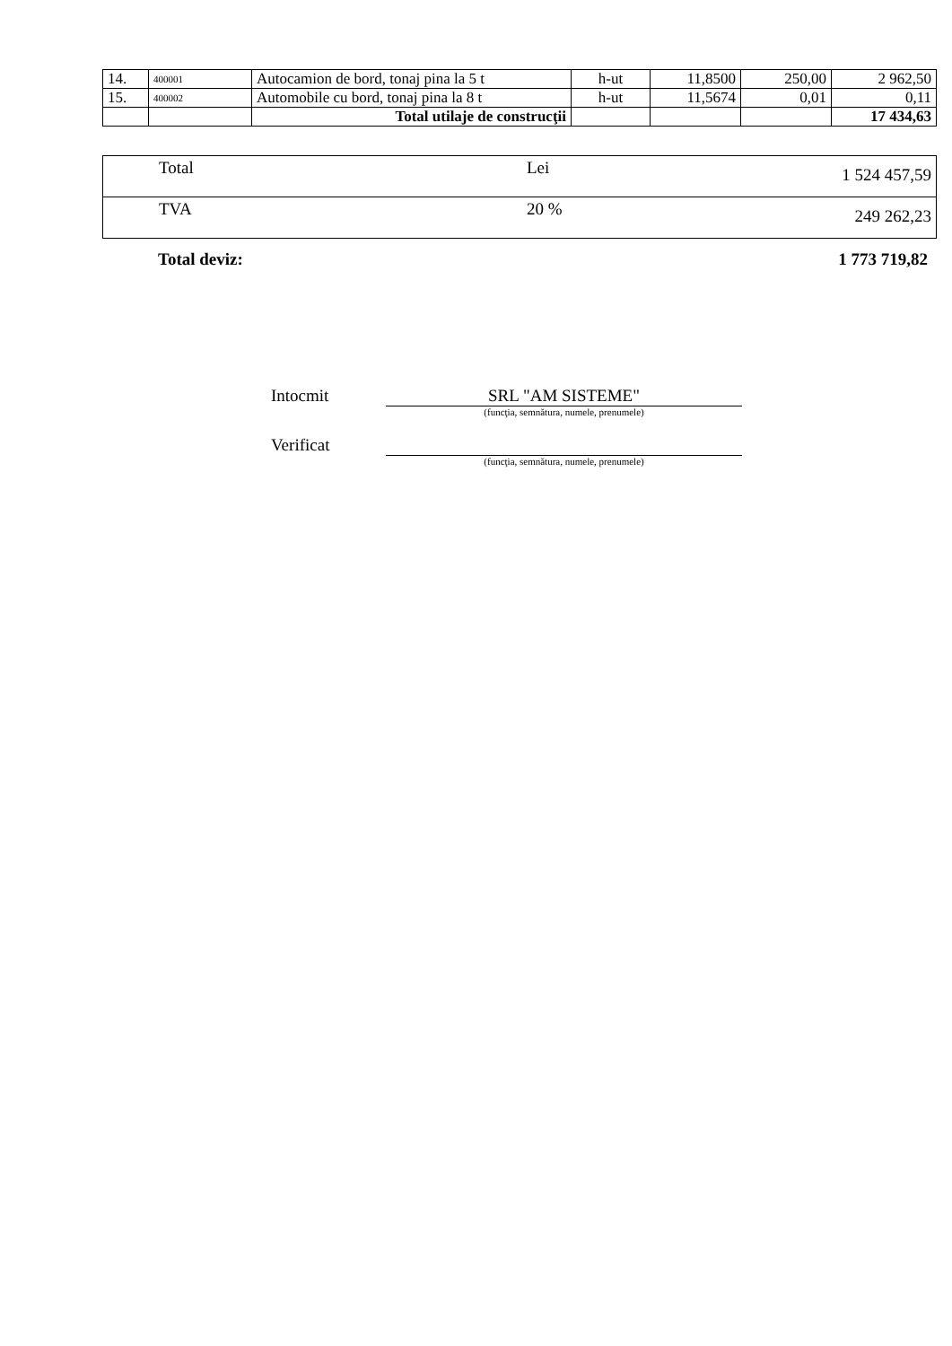| 14. | 400001 | Autocamion de bord, tonaj pina la 5 t | h-ut | 11,8500 | 250,00 | 2 962,50 |
| 15. | 400002 | Automobile cu bord, tonaj pina la 8 t | h-ut | 11,5674 | 0,01 | 0,11 |
| | | Total utilaje de construcţii | | | | 17 434,63 |
| Total | Lei | 1 524 457,59 |
| TVA | 20 % | 249 262,23 |
Total deviz: 1 773 719,82
Intocmit SRL "AM SISTEME"
(funcţia, semnătura, numele, prenumele)
Verificat
(funcţia, semnătura, numele, prenumele)